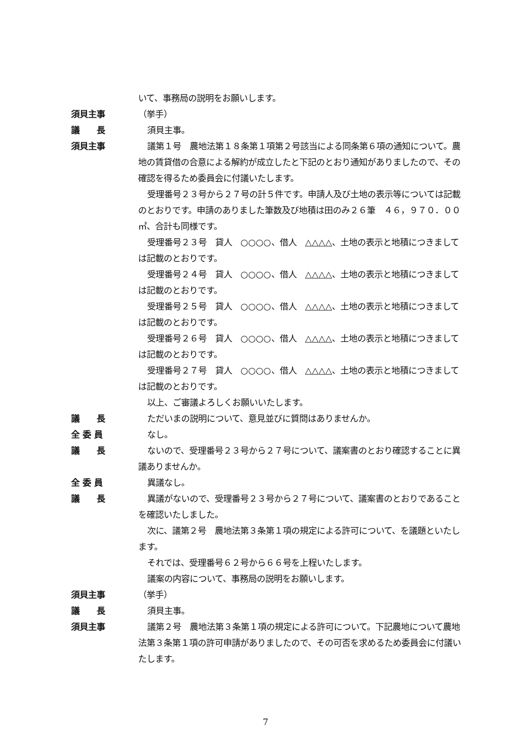いて、事務局の説明をお願いします。
須貝主事 （挙手）
議　　長 須貝主事。
須貝主事 議第１号　農地法第１８条第１項第２号該当による同条第６項の通知について。農地の賃貸借の合意による解約が成立したと下記のとおり通知がありましたので、その確認を得るため委員会に付議いたします。
受理番号２３号から２７号の計５件です。申請人及び土地の表示等については記載のとおりです。申請のありました筆数及び地積は田のみ２６筆　４６，９７０．００㎡、合計も同様です。
受理番号２３号　貸人　○○○○、借人　△△△△、土地の表示と地積につきましては記載のとおりです。
受理番号２４号　貸人　○○○○、借人　△△△△、土地の表示と地積につきましては記載のとおりです。
受理番号２５号　貸人　○○○○、借人　△△△△、土地の表示と地積につきましては記載のとおりです。
受理番号２６号　貸人　○○○○、借人　△△△△、土地の表示と地積につきましては記載のとおりです。
受理番号２７号　貸人　○○○○、借人　△△△△、土地の表示と地積につきましては記載のとおりです。
以上、ご審議よろしくお願いいたします。
議　　長 ただいまの説明について、意見並びに質問はありませんか。
全 委 員 なし。
議　　長 ないので、受理番号２３号から２７号について、議案書のとおり確認することに異議ありませんか。
全 委 員 異議なし。
議　　長 異議がないので、受理番号２３号から２７号について、議案書のとおりであることを確認いたしました。
次に、議第２号　農地法第３条第１項の規定による許可について、を議題といたします。
それでは、受理番号６２号から６６号を上程いたします。
議案の内容について、事務局の説明をお願いします。
須貝主事 （挙手）
議　　長 須貝主事。
須貝主事 議第２号　農地法第３条第１項の規定による許可について。下記農地について農地法第３条第１項の許可申請がありましたので、その可否を求めるため委員会に付議いたします。
7